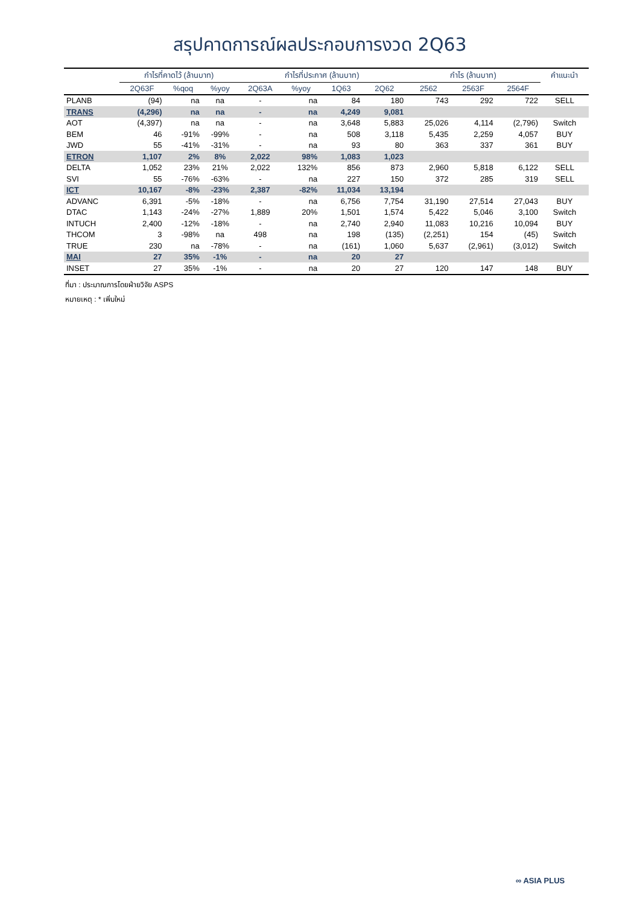สรุปคาดการณ์ผลประกอบการงวด 2Q63
| | กำไรที่คาดไว้ (ล้านบาท) | | | กำไรที่ประกาศ (ล้านบาท) | | | | กำไร (ล้านบาท) | | | คำแนะนำ |
| --- | --- | --- | --- | --- | --- | --- | --- | --- | --- | --- | --- |
| | 2Q63F | %qoq | %yoy | 2Q63A | %yoy | 1Q63 | 2Q62 | 2562 | 2563F | 2564F | |
| PLANB | (94) | na | na | - | na | 84 | 180 | 743 | 292 | 722 | SELL |
| TRANS | (4,296) | na | na | - | na | 4,249 | 9,081 | | | | |
| AOT | (4,397) | na | na | - | na | 3,648 | 5,883 | 25,026 | 4,114 | (2,796) | Switch |
| BEM | 46 | -91% | -99% | - | na | 508 | 3,118 | 5,435 | 2,259 | 4,057 | BUY |
| JWD | 55 | -41% | -31% | - | na | 93 | 80 | 363 | 337 | 361 | BUY |
| ETRON | 1,107 | 2% | 8% | 2,022 | 98% | 1,083 | 1,023 | | | | |
| DELTA | 1,052 | 23% | 21% | 2,022 | 132% | 856 | 873 | 2,960 | 5,818 | 6,122 | SELL |
| SVI | 55 | -76% | -63% | - | na | 227 | 150 | 372 | 285 | 319 | SELL |
| ICT | 10,167 | -8% | -23% | 2,387 | -82% | 11,034 | 13,194 | | | | |
| ADVANC | 6,391 | -5% | -18% | - | na | 6,756 | 7,754 | 31,190 | 27,514 | 27,043 | BUY |
| DTAC | 1,143 | -24% | -27% | 1,889 | 20% | 1,501 | 1,574 | 5,422 | 5,046 | 3,100 | Switch |
| INTUCH | 2,400 | -12% | -18% | - | na | 2,740 | 2,940 | 11,083 | 10,216 | 10,094 | BUY |
| THCOM | 3 | -98% | na | 498 | na | 198 | (135) | (2,251) | 154 | (45) | Switch |
| TRUE | 230 | na | -78% | - | na | (161) | 1,060 | 5,637 | (2,961) | (3,012) | Switch |
| MAI | 27 | 35% | -1% | - | na | 20 | 27 | | | | |
| INSET | 27 | 35% | -1% | - | na | 20 | 27 | 120 | 147 | 148 | BUY |
ที่มา : ประมาณการโดยฝ่ายวิจัย ASPS
หมายเหตุ : * เพิ่มใหม่
∞ ASIA PLUS